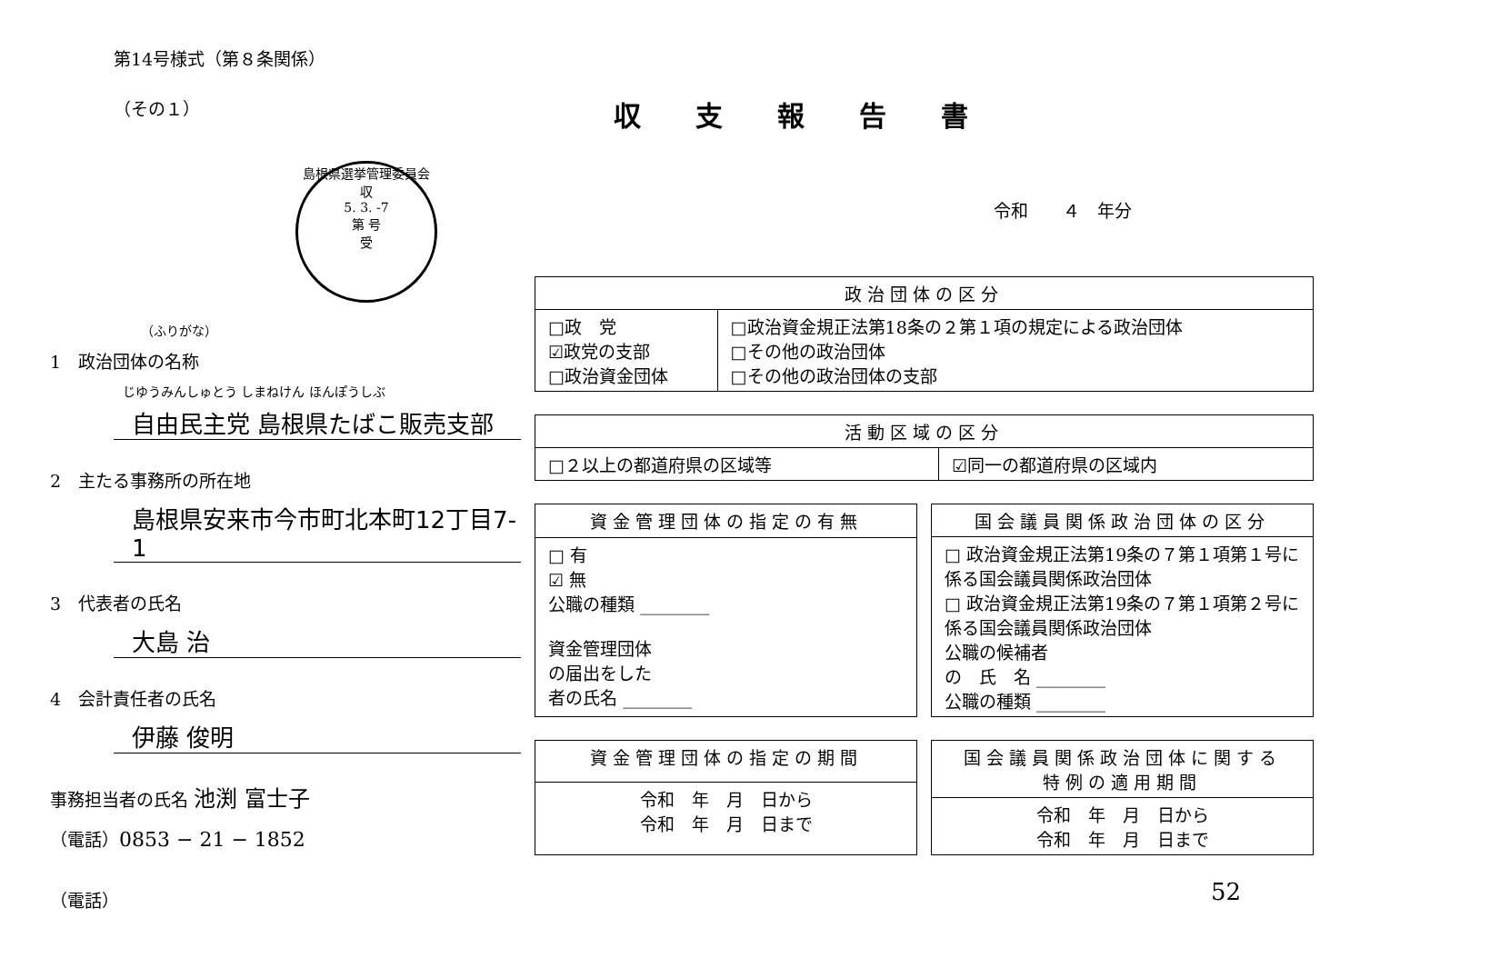第14号様式（第８条関係）
（その１）
収支報告書
島根県選挙管理委員会
収
5. 3. -7
第 号
受
（ふりがな）
1　政治団体の名称
じゆうみんしゅとう しまねけん ほんぽうしぶ
自由民主党 島根県たばこ販売支部
2　主たる事務所の所在地
島根県安来市今市町北本町12丁目7-1
3　代表者の氏名
大島 治
4　会計責任者の氏名
伊藤 俊明
事務担当者の氏名 池渕 富士子
（電話）0853 − 21 − 1852
（電話）
令和　　４　年分
| 政治団体の区分 | |
| --- | --- |
| □政 党 ☑政党の支部 □政治資金団体 | □政治資金規正法第18条の２第１項の規定による政治団体 □その他の政治団体 □その他の政治団体の支部 |
| 活動区域の区分 | |
| --- | --- |
| □２以上の都道府県の区域等 | ☑同一の都道府県の区域内 |
| 資金管理団体の指定の有無 |
| --- |
| □ 有 ☑ 無 公職の種類 ________ 資金管理団体 の届出をした 者の氏名 ________ |
| 国会議員関係政治団体の区分 |
| --- |
| □ 政治資金規正法第19条の７第１項第１号に係る国会議員関係政治団体 □ 政治資金規正法第19条の７第１項第２号に係る国会議員関係政治団体 公職の候補者 の 氏 名 ________ 公職の種類 ________ |
| 資金管理団体の指定の期間 |
| --- |
| 令和 年 月 日から 令和 年 月 日まで |
| 国会議員関係政治団体に関する 特例の適用期間 |
| --- |
| 令和 年 月 日から 令和 年 月 日まで |
52